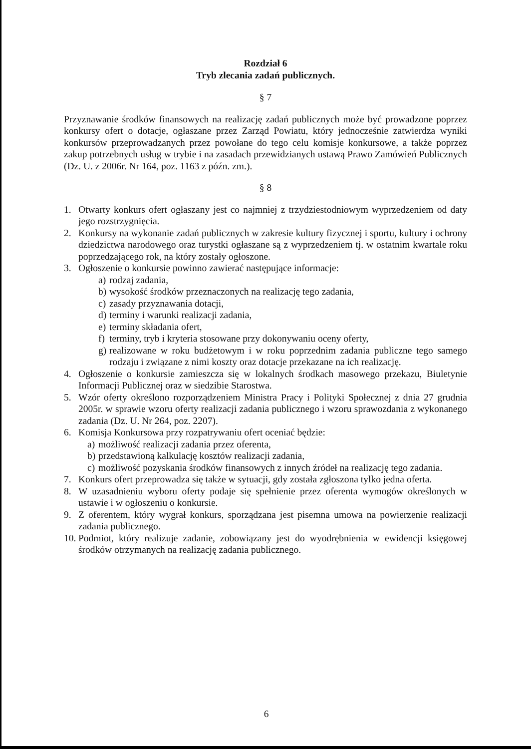Rozdział 6
Tryb zlecania zadań publicznych.
§ 7
Przyznawanie środków finansowych na realizację zadań publicznych może być prowadzone poprzez konkursy ofert o dotacje, ogłaszane przez Zarząd Powiatu, który jednocześnie zatwierdza wyniki konkursów przeprowadzanych przez powołane do tego celu komisje konkursowe, a także poprzez zakup potrzebnych usług w trybie i na zasadach przewidzianych ustawą Prawo Zamówień Publicznych (Dz. U. z 2006r. Nr 164, poz. 1163 z późn. zm.).
§ 8
1. Otwarty konkurs ofert ogłaszany jest co najmniej z trzydziestodniowym wyprzedzeniem od daty jego rozstrzygnięcia.
2. Konkursy na wykonanie zadań publicznych w zakresie kultury fizycznej i sportu, kultury i ochrony dziedzictwa narodowego oraz turystki ogłaszane są z wyprzedzeniem tj. w ostatnim kwartale roku poprzedzającego rok, na który zostały ogłoszone.
3. Ogłoszenie o konkursie powinno zawierać następujące informacje:
a) rodzaj zadania,
b) wysokość środków przeznaczonych na realizację tego zadania,
c) zasady przyznawania dotacji,
d) terminy i warunki realizacji zadania,
e) terminy składania ofert,
f) terminy, tryb i kryteria stosowane przy dokonywaniu oceny oferty,
g) realizowane w roku budżetowym i w roku poprzednim zadania publiczne tego samego rodzaju i związane z nimi koszty oraz dotacje przekazane na ich realizację.
4. Ogłoszenie o konkursie zamieszcza się w lokalnych środkach masowego przekazu, Biuletynie Informacji Publicznej oraz w siedzibie Starostwa.
5. Wzór oferty określono rozporządzeniem Ministra Pracy i Polityki Społecznej z dnia 27 grudnia 2005r. w sprawie wzoru oferty realizacji zadania publicznego i wzoru sprawozdania z wykonanego zadania (Dz. U. Nr 264, poz. 2207).
6. Komisja Konkursowa przy rozpatrywaniu ofert oceniać będzie:
a) możliwość realizacji zadania przez oferenta,
b) przedstawioną kalkulację kosztów realizacji zadania,
c) możliwość pozyskania środków finansowych z innych źródeł na realizację tego zadania.
7. Konkurs ofert przeprowadza się także w sytuacji, gdy została zgłoszona tylko jedna oferta.
8. W uzasadnieniu wyboru oferty podaje się spełnienie przez oferenta wymogów określonych w ustawie i w ogłoszeniu o konkursie.
9. Z oferentem, który wygrał konkurs, sporządzana jest pisemna umowa na powierzenie realizacji zadania publicznego.
10. Podmiot, który realizuje zadanie, zobowiązany jest do wyodrębnienia w ewidencji księgowej środków otrzymanych na realizację zadania publicznego.
6